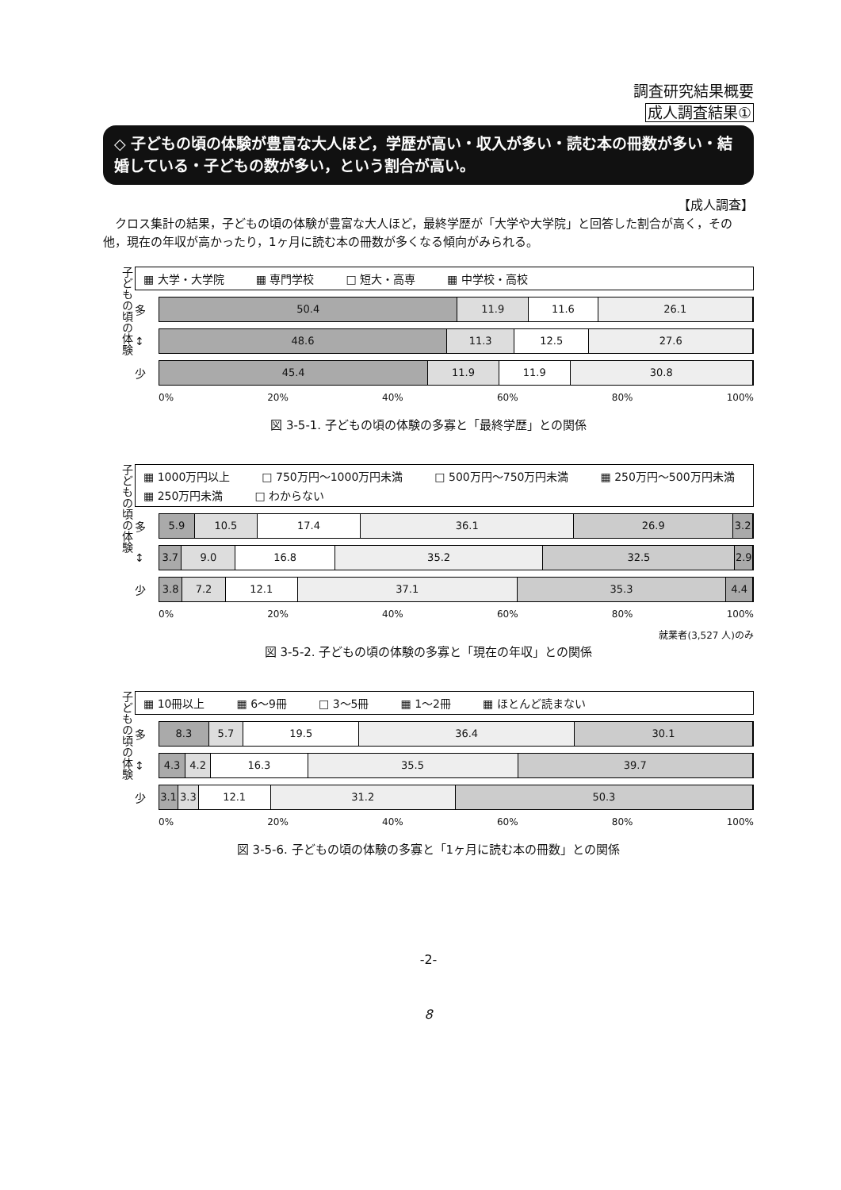調査研究結果概要
成人調査結果①
◇ 子どもの頃の体験が豊富な大人ほど，学歴が高い・収入が多い・読む本の冊数が多い・結婚している・子どもの数が多い，という割合が高い。
【成人調査】
クロス集計の結果，子どもの頃の体験が豊富な大人ほど，最終学歴が「大学や大学院」と回答した割合が高く，その他，現在の年収が高かったり，1ヶ月に読む本の冊数が多くなる傾向がみられる。
子どもの頃の体験
▦ 大学・大学院 ▦ 専門学校 □ 短大・高専 ▦ 中学校・高校
多
50.4 11.9 11.6 26.1
↕
48.6 11.3 12.5 27.6
少
45.4 11.9 11.9 30.8
0% 20% 40% 60% 80% 100%
図 3-5-1. 子どもの頃の体験の多寡と「最終学歴」との関係
子どもの頃の体験
▦ 1000万円以上 □ 750万円～1000万円未満 □ 500万円～750万円未満 ▦ 250万円～500万円未満 ▦ 250万円未満 □ わからない
多
5.9 10.5 17.4 36.1 26.9 3.2
↕
3.7 9.0 16.8 35.2 32.5 2.9
少
3.8 7.2 12.1 37.1 35.3 4.4
0% 20% 40% 60% 80% 100%
就業者(3,527 人)のみ
図 3-5-2. 子どもの頃の体験の多寡と「現在の年収」との関係
子どもの頃の体験
▦ 10冊以上 ▦ 6～9冊 □ 3～5冊 ▦ 1～2冊 ▦ ほとんど読まない
多
8.3 5.7 19.5 36.4 30.1
↕
4.3 4.2 16.3 35.5 39.7
少
3.1 3.3 12.1 31.2 50.3
0% 20% 40% 60% 80% 100%
図 3-5-6. 子どもの頃の体験の多寡と「1ヶ月に読む本の冊数」との関係
-2-
8